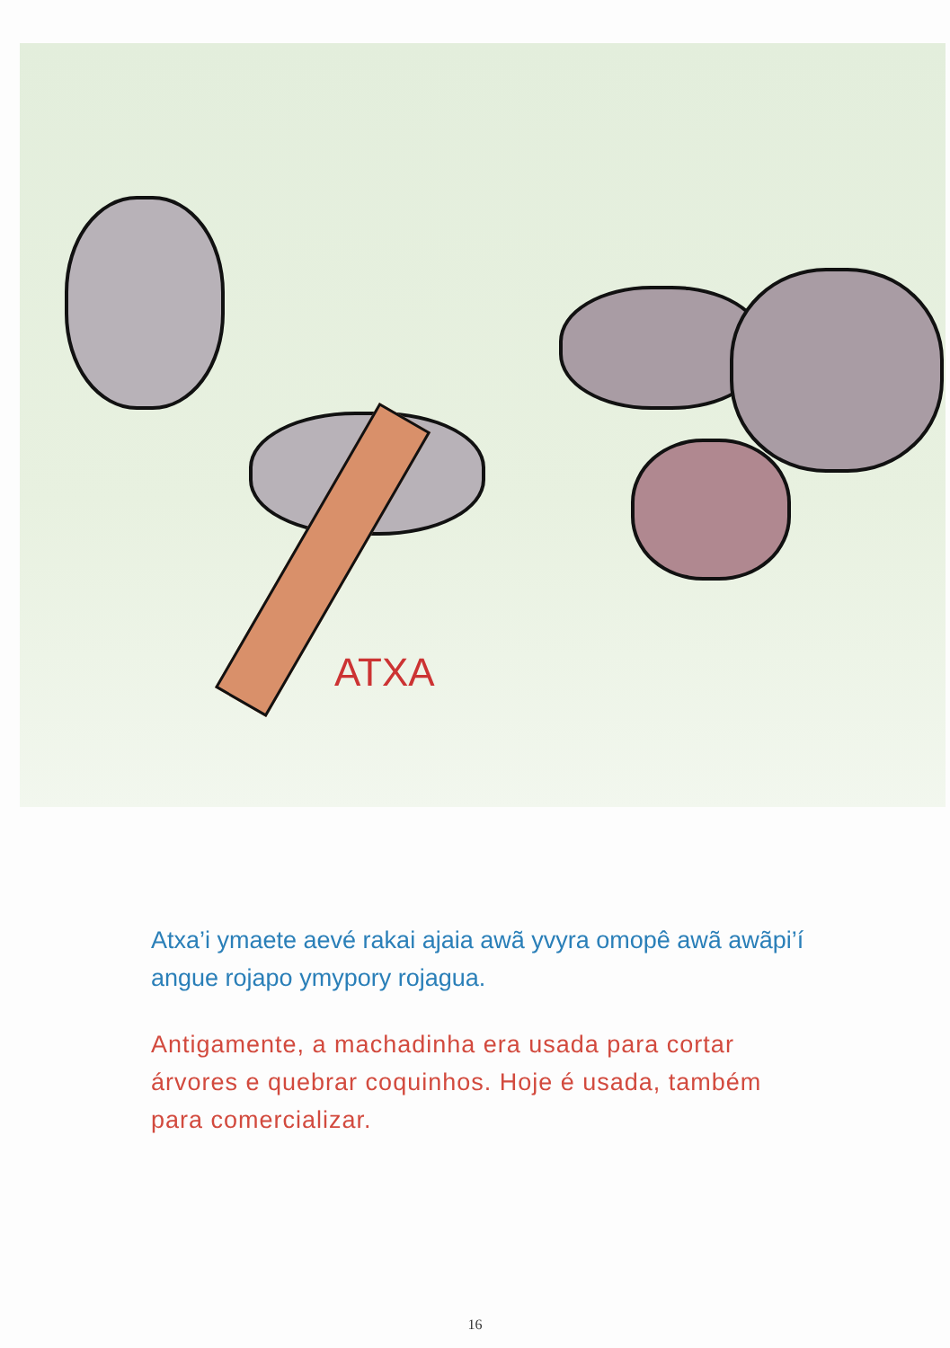ATXA
Atxa’i ymaete aevé rakai ajaia awã yvyra omopê awã awãpi’í angue rojapo ymypory rojagua.
Antigamente, a machadinha era usada para cortar árvores e quebrar coquinhos. Hoje é usada, também para comercializar.
16